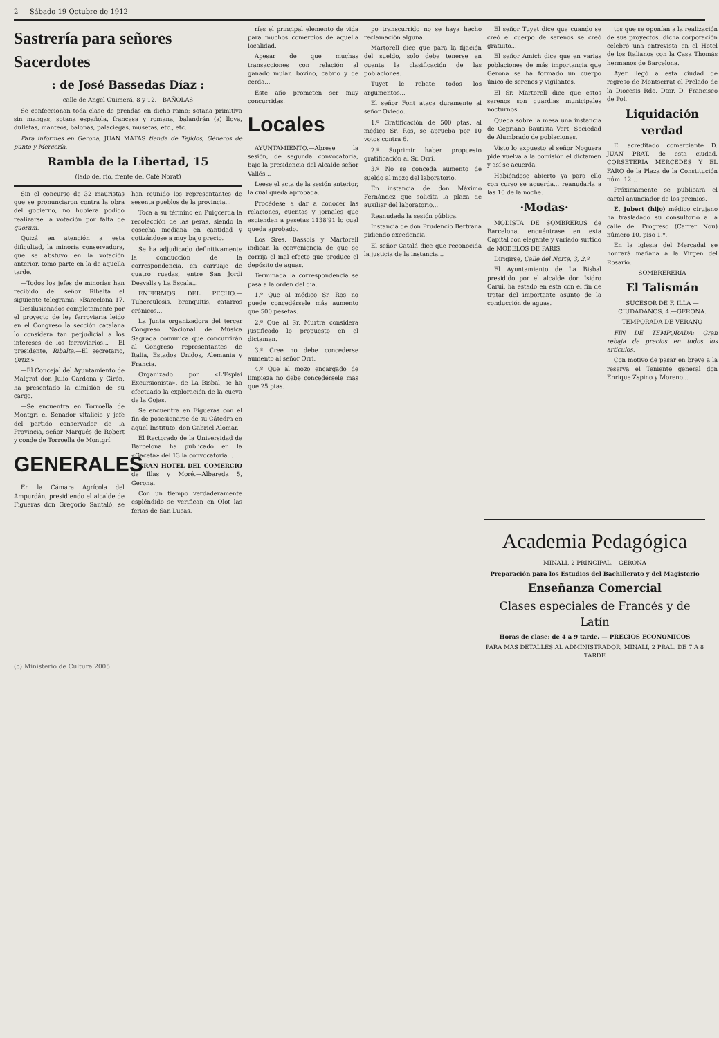2 — Sábado 19 Octubre de 1912
Sastrería para señores Sacerdotes
: de José Bassedas Díaz :
calle de Angel Guimerá, 8 y 12.—BAÑOLAS
Se confeccionan toda clase de prendas en dicho ramo; sotana primitiva sin mangas, sotana española, francesa y romana, balandrán (a) llova, dulletas, manteos, balonas, palaciegas, musetas, etc., etc.
Para informes en Gerona, JUAN MATAS tienda de Tejidos, Géneros de punto y Mercería.
Rambla de la Libertad, 15
(lado del rio, frente del Café Norat)
Sin el concurso de 32 mauristas que se pronunciaron contra la obra del gobierno, no hubiera podido realizarse la votación por falta de quorum.
Quizá en atención a esta dificultad, la minoría conservadora, que se abstuvo en la votación anterior, tomó parte en la de aquella tarde.
—Todos los jefes de minorías han recibido del señor Ribalta el siguiente telegrama: «Barcelona 17.—Desilusionados completamente por el proyecto de ley ferroviaria leido en el Congreso la sección catalana lo considera tan perjudicial a los intereses de los ferroviarios... —El presidente, Ribalta.—El secretario, Ortiz.»
—El Concejal del Ayuntamiento de Malgrat don Julio Cardona y Girón, ha presentado la dimisión de su cargo.
—Se encuentra en Torroella de Montgrí el Senador vitalicio y jefe del partido conservador de la Provincia, señor Marqués de Robert y conde de Torroella de Montgrí.
GENERALES
En la Cámara Agrícola del Ampurdán, presidiendo el alcalde de Figueras don Gregorio Santaló, se han reunido los representantes de sesenta pueblos de la provincia...
Toca a su término en Puigcerdá la recolección de las peras, siendo la cosecha mediana en cantidad y cotizándose a muy bajo precio.
Se ha adjudicado definitivamente la conducción de la correspondencia, en carruaje de cuatro ruedas, entre San Jordi Desvalls y La Escala...
ENFERMOS DEL PECHO.—Tuberculosis, bronquitis, catarros crónicos...
La Junta organizadora del tercer Congreso Nacional de Música Sagrada comunica que concurrirán al Congreso representantes de Italia, Estados Unidos, Alemania y Francia.
Organizado por «L'Esplai Excursionista», de La Bisbal, se ha efectuado la exploración de la cueva de la Gojas.
Se encuentra en Figueras con el fin de posesionarse de su Cátedra en aquel Instituto, don Gabriel Alomar.
El Rectorado de la Universidad de Barcelona ha publicado en la «Gaceta» del 13 la convocatoria...
GRAN HOTEL DEL COMERCIO de Illas y Moré.—Albareda 5, Gerona.
Con un tiempo verdaderamente espléndido se verifican en Olot las ferias de San Lucas.
ríes el principal elemento de vida para muchos comercios de aquella localidad.
Apesar de que muchas transacciones con relación al ganado mular, bovino, cabrío y de cerda...
Este año prometen ser muy concurridas.
Locales
AYUNTAMIENTO.—Abrese la sesión, de segunda convocatoria, bajo la presidencia del Alcalde señor Vallés...
Leese el acta de la sesión anterior, la cual queda aprobada.
Procédese a dar a conocer las relaciones, cuentas y jornales que ascienden a pesetas 1138'91 lo cual queda aprobado.
Los Sres. Bassols y Martorell indican la conveniencia de que se corrija el mal efecto que produce el depósito de aguas.
Terminada la correspondencia se pasa a la orden del día.
1.º Que al médico Sr. Ros no puede concedérsele más aumento que 500 pesetas.
2.º Que al Sr. Murtra considera justificado lo propuesto en el dictamen.
3.º Cree no debe concederse aumento al señor Orri.
4.º Que al mozo encargado de limpieza no debe concedérsele más que 25 ptas.
po transcurrido no se haya hecho reclamación alguna.
Martorell dice que para la fijación del sueldo, solo debe tenerse en cuenta la clasificación de las poblaciones.
Tuyet le rebate todos los argumentos...
El señor Font ataca duramente al señor Oviedo...
1.º Gratificación de 500 ptas. al médico Sr. Ros, se aprueba por 10 votos contra 6.
2.º Suprimir haber propuesto gratificación al Sr. Orri.
3.º No se conceda aumento de sueldo al mozo del laboratorio.
En instancia de don Máximo Fernández que solicita la plaza de auxiliar del laboratorio...
Reanudada la sesión pública.
Instancia de don Prudencio Bertrana pidiendo excedencia.
El señor Catalá dice que reconocida la justicia de la instancia...
El señor Tuyet dice que cuando se creó el cuerpo de serenos se creó gratuito...
El señor Amich dice que en varias poblaciones de más importancia que Gerona se ha formado un cuerpo único de serenos y vigilantes.
El Sr. Martorell dice que estos serenos son guardias municipales nocturnos.
Queda sobre la mesa una instancia de Cepriano Bautista Vert, Sociedad de Alumbrado de poblaciones.
Visto lo expuesto el señor Noguera pide vuelva a la comisión el dictamen y así se acuerda.
Habiéndose abierto ya para ello con curso se acuerda... reanudarla a las 10 de la noche.
·Modas·
MODISTA DE SOMBREROS de Barcelona, encuéntrase en esta Capital con elegante y variado surtido de MODELOS DE PARIS.
Dirigirse, Calle del Norte, 3, 2.º
El Ayuntamiento de La Bisbal presidido por el alcalde don Isidro Caruí, ha estado en esta con el fin de tratar del importante asunto de la conducción de aguas.
tos que se oponían a la realización de sus proyectos, dicha corporación celebró una entrevista en el Hotel de los Italianos con la Casa Thomás hermanos de Barcelona.
Ayer llegó a esta ciudad de regreso de Montserrat el Prelado de la Diocesis Rdo. Dtor. D. Francisco de Pol.
Liquidación verdad
El acreditado comerciante D. JUAN PRAT, de esta ciudad, CORSETERIA MERCEDES Y EL FARO de la Plaza de la Constitución núm. 12...
Próximamente se publicará el cartel anunciador de los premios.
E. Jubert (hijo) médico cirujano ha trasladado su consultorio a la calle del Progreso (Carrer Nou) número 10, piso 1.º.
En la iglesia del Mercadal se honrará mañana a la Virgen del Rosario.
SOMBRERERIA
El Talismán
SUCESOR DE F. ILLA — CIUDADANOS, 4.—GERONA.
TEMPORADA DE VERANO
FIN DE TEMPORADA: Gran rebaja de precios en todos los artículos.
Con motivo de pasar en breve a la reserva el Teniente general don Enrique Zspino y Moreno...
Academia Pedagógica
MINALI, 2 PRINCIPAL.—GERONA
Preparación para los Estudios del Bachillerato y del Magisterio
Enseñanza Comercial
Clases especiales de Francés y de Latín
Horas de clase: de 4 a 9 tarde. — PRECIOS ECONOMICOS
PARA MAS DETALLES AL ADMINISTRADOR, MINALI, 2 PRAL. DE 7 A 8 TARDE
(c) Ministerio de Cultura 2005